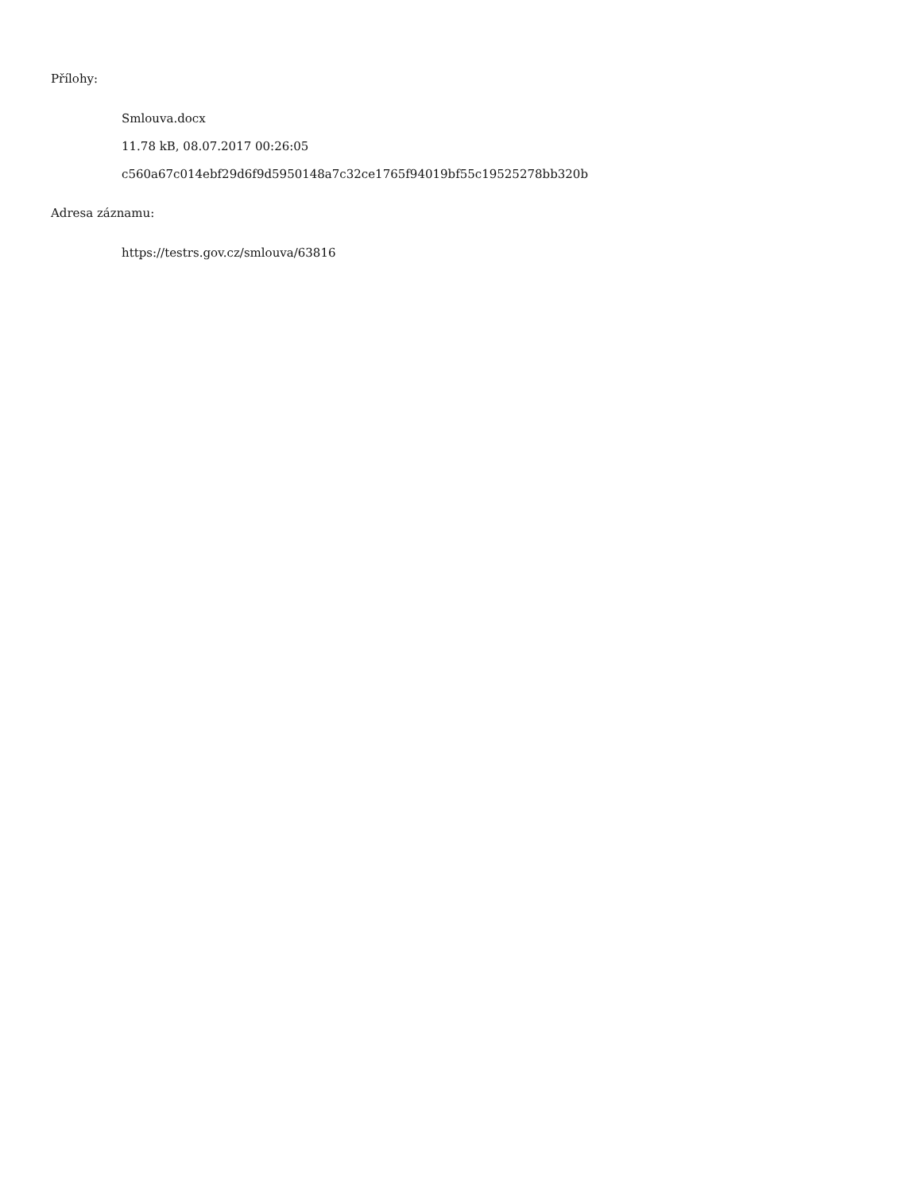Přílohy:
Smlouva.docx
11.78 kB, 08.07.2017 00:26:05
c560a67c014ebf29d6f9d5950148a7c32ce1765f94019bf55c19525278bb320b
Adresa záznamu:
https://testrs.gov.cz/smlouva/63816